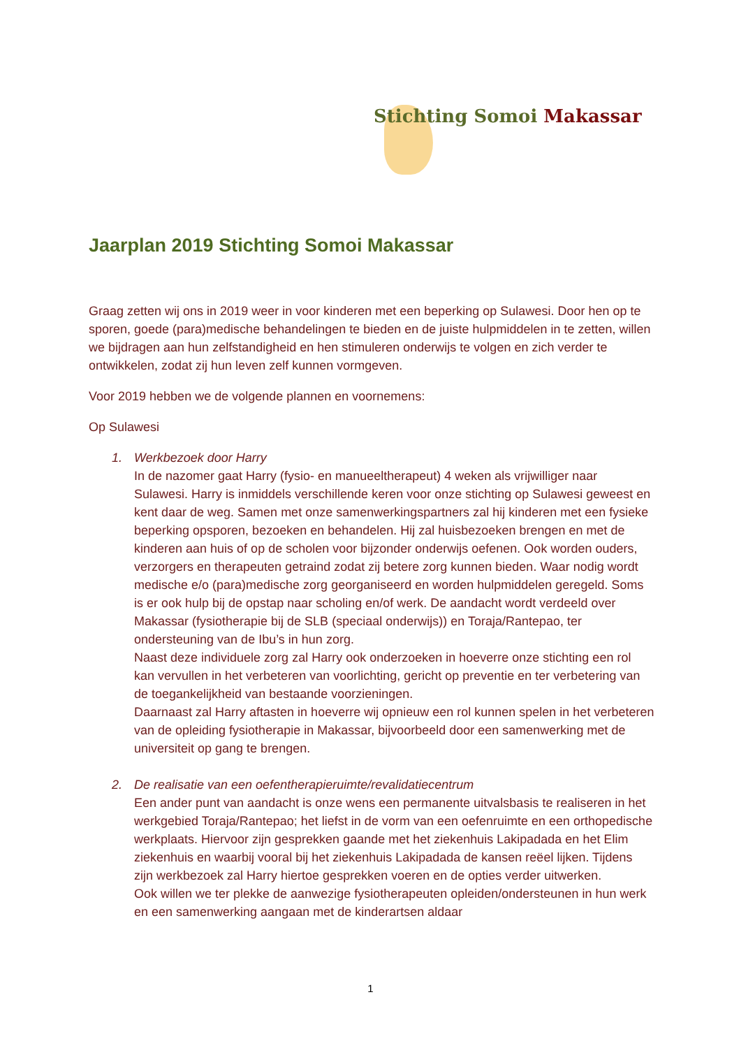Stichting Somoi Makassar
Jaarplan 2019 Stichting Somoi Makassar
Graag zetten wij ons in 2019 weer in voor kinderen met een beperking op Sulawesi. Door hen op te sporen, goede (para)medische behandelingen te bieden en de juiste hulpmiddelen in te zetten, willen we bijdragen aan hun zelfstandigheid en hen stimuleren onderwijs te volgen en zich verder te ontwikkelen, zodat zij hun leven zelf kunnen vormgeven.
Voor 2019 hebben we de volgende plannen en voornemens:
Op Sulawesi
1. Werkbezoek door Harry
In de nazomer gaat Harry (fysio- en manueeltherapeut) 4 weken als vrijwilliger naar Sulawesi. Harry is inmiddels verschillende keren voor onze stichting op Sulawesi geweest en kent daar de weg. Samen met onze samenwerkingspartners zal hij kinderen met een fysieke beperking opsporen, bezoeken en behandelen. Hij zal huisbezoeken brengen en met de kinderen aan huis of op de scholen voor bijzonder onderwijs oefenen. Ook worden ouders, verzorgers en therapeuten getraind zodat zij betere zorg kunnen bieden. Waar nodig wordt medische e/o (para)medische zorg georganiseerd en worden hulpmiddelen geregeld. Soms is er ook hulp bij de opstap naar scholing en/of werk. De aandacht wordt verdeeld over Makassar (fysiotherapie bij de SLB (speciaal onderwijs)) en Toraja/Rantepao, ter ondersteuning van de Ibu’s in hun zorg.
Naast deze individuele zorg zal Harry ook onderzoeken in hoeverre onze stichting een rol kan vervullen in het verbeteren van voorlichting, gericht op preventie en ter verbetering van de toegankelijkheid van bestaande voorzieningen.
Daarnaast zal Harry aftasten in hoeverre wij opnieuw een rol kunnen spelen in het verbeteren van de opleiding fysiotherapie in Makassar, bijvoorbeeld door een samenwerking met de universiteit op gang te brengen.
2. De realisatie van een oefentherapieruimte/revalidatiecentrum
Een ander punt van aandacht is onze wens een permanente uitvalsbasis te realiseren in het werkgebied Toraja/Rantepao; het liefst in de vorm van een oefenruimte en een orthopedische werkplaats. Hiervoor zijn gesprekken gaande met het ziekenhuis Lakipadada en het Elim ziekenhuis en waarbij vooral bij het ziekenhuis Lakipadada de kansen reëel lijken. Tijdens zijn werkbezoek zal Harry hiertoe gesprekken voeren en de opties verder uitwerken.
Ook willen we ter plekke de aanwezige fysiotherapeuten opleiden/ondersteunen in hun werk en een samenwerking aangaan met de kinderartsen aldaar
1